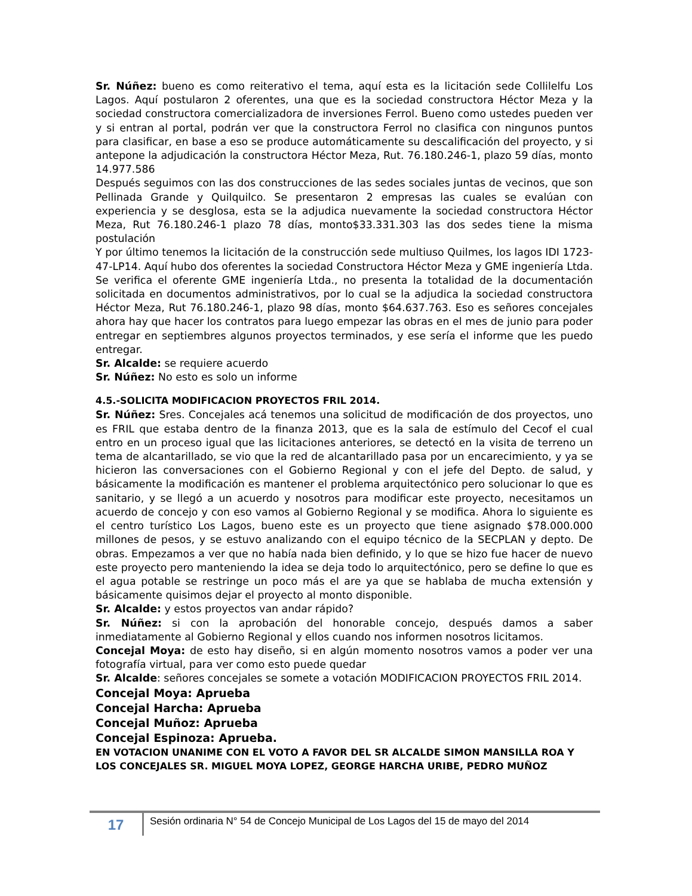Sr. Núñez: bueno es como reiterativo el tema, aquí esta es la licitación sede Collilelfu Los Lagos. Aquí postularon 2 oferentes, una que es la sociedad constructora Héctor Meza y la sociedad constructora comercializadora de inversiones Ferrol. Bueno como ustedes pueden ver y si entran al portal, podrán ver que la constructora Ferrol no clasifica con ningunos puntos para clasificar, en base a eso se produce automáticamente su descalificación del proyecto, y si antepone la adjudicación la constructora Héctor Meza, Rut. 76.180.246-1, plazo 59 días, monto 14.977.586
Después seguimos con las dos construcciones de las sedes sociales juntas de vecinos, que son Pellinada Grande y Quilquilco. Se presentaron 2 empresas las cuales se evalúan con experiencia y se desglosa, esta se la adjudica nuevamente la sociedad constructora Héctor Meza, Rut 76.180.246-1 plazo 78 días, monto$33.331.303 las dos sedes tiene la misma postulación
Y por último tenemos la licitación de la construcción sede multiuso Quilmes, los lagos IDI 1723-47-LP14. Aquí hubo dos oferentes la sociedad Constructora Héctor Meza y GME ingeniería Ltda. Se verifica el oferente GME ingeniería Ltda., no presenta la totalidad de la documentación solicitada en documentos administrativos, por lo cual se la adjudica la sociedad constructora Héctor Meza, Rut 76.180.246-1, plazo 98 días, monto $64.637.763. Eso es señores concejales ahora hay que hacer los contratos para luego empezar las obras en el mes de junio para poder entregar en septiembres algunos proyectos terminados, y ese sería el informe que les puedo entregar.
Sr. Alcalde: se requiere acuerdo
Sr. Núñez: No esto es solo un informe
4.5.-SOLICITA MODIFICACION PROYECTOS FRIL 2014.
Sr. Núñez: Sres. Concejales acá tenemos una solicitud de modificación de dos proyectos, uno es FRIL que estaba dentro de la finanza 2013, que es la sala de estímulo del Cecof el cual entro en un proceso igual que las licitaciones anteriores, se detectó en la visita de terreno un tema de alcantarillado, se vio que la red de alcantarillado pasa por un encarecimiento, y ya se hicieron las conversaciones con el Gobierno Regional y con el jefe del Depto. de salud, y básicamente la modificación es mantener el problema arquitectónico pero solucionar lo que es sanitario, y se llegó a un acuerdo y nosotros para modificar este proyecto, necesitamos un acuerdo de concejo y con eso vamos al Gobierno Regional y se modifica. Ahora lo siguiente es el centro turístico Los Lagos, bueno este es un proyecto que tiene asignado $78.000.000 millones de pesos, y se estuvo analizando con el equipo técnico de la SECPLAN y depto. De obras. Empezamos a ver que no había nada bien definido, y lo que se hizo fue hacer de nuevo este proyecto pero manteniendo la idea se deja todo lo arquitectónico, pero se define lo que es el agua potable se restringe un poco más el are ya que se hablaba de mucha extensión y básicamente quisimos dejar el proyecto al monto disponible.
Sr. Alcalde: y estos proyectos van andar rápido?
Sr. Núñez: si con la aprobación del honorable concejo, después damos a saber inmediatamente al Gobierno Regional y ellos cuando nos informen nosotros licitamos.
Concejal Moya: de esto hay diseño, si en algún momento nosotros vamos a poder ver una fotografía virtual, para ver como esto puede quedar
Sr. Alcalde: señores concejales se somete a votación MODIFICACION PROYECTOS FRIL 2014.
Concejal Moya: Aprueba
Concejal Harcha: Aprueba
Concejal Muñoz: Aprueba
Concejal Espinoza: Aprueba.
EN VOTACION UNANIME CON EL VOTO A FAVOR DEL SR ALCALDE SIMON MANSILLA ROA Y LOS CONCEJALES SR. MIGUEL MOYA LOPEZ, GEORGE HARCHA URIBE, PEDRO MUÑOZ
17
Sesión ordinaria N° 54 de Concejo Municipal de Los Lagos del 15 de mayo del 2014